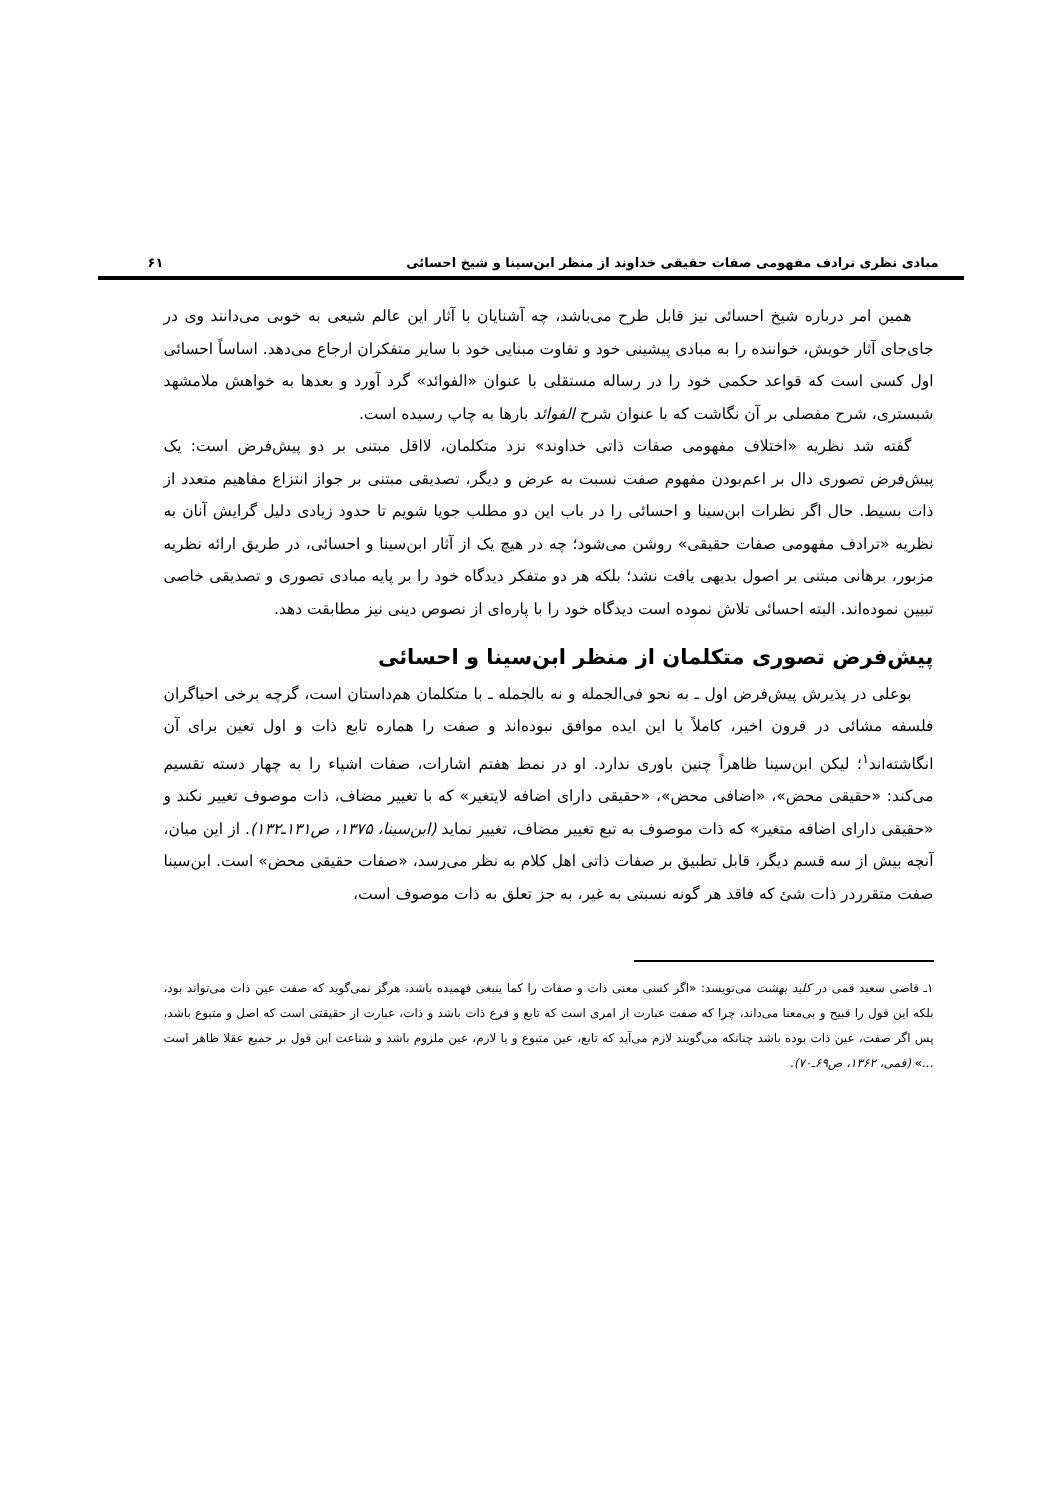مبادی نظری ترادف مفهومی صفات حقیقی خداوند از منظر ابن‌سینا و شیخ احسائی ۶۱
همین امر درباره شیخ احسائی نیز قابل طرح می‌باشد، چه آشنایان با آثار این عالم شیعی به خوبی می‌دانند وی در جای‌جای آثار خویش، خواننده را به مبادی پیشینی خود و تفاوت مبنایی خود با سایر متفکران ارجاع می‌دهد. اساساً احسائی اول کسی است که قواعد حکمی خود را در رساله مستقلی با عنوان «الفوائد» گرد آورد و بعدها به خواهش ملامشهد شبستری، شرح مفصلی بر آن نگاشت که با عنوان شرح الفوائد بارها به چاپ رسیده است.
گفته شد نظریه «اختلاف مفهومی صفات ذاتی خداوند» نزد متکلمان، لااقل مبتنی بر دو پیش‌فرض است: یک پیش‌فرض تصوری دال بر اعم‌بودن مفهوم صفت نسبت به عرض و دیگر، تصدیقی مبتنی بر جواز انتزاع مفاهیم متعدد از ذات بسیط. حال اگر نظرات ابن‌سینا و احسائی را در باب این دو مطلب جویا شویم تا حدود زیادی دلیل گرایش آنان به نظریه «ترادف مفهومی صفات حقیقی» روشن می‌شود؛ چه در هیچ یک از آثار ابن‌سینا و احسائی، در طریق ارائه نظریه مزبور، برهانی مبتنی بر اصول بدیهی یافت نشد؛ بلکه هر دو متفکر دیدگاه خود را بر پایه مبادی تصوری و تصدیقی خاصی تبیین نموده‌اند. البته احسائی تلاش نموده است دیدگاه خود را با پاره‌ای از نصوص دینی نیز مطابقت دهد.
پیش‌فرض تصوری متکلمان از منظر ابن‌سینا و احسائی
بوعلی در پذیرش پیش‌فرض اول ـ به نحو فی‌الجمله و نه بالجمله ـ با متکلمان هم‌داستان است، گرچه برخی احیاگران فلسفه مشائی در قرون اخیر، کاملاً با این ایده موافق نبوده‌اند و صفت را هماره تابع ذات و اول تعین برای آن انگاشته‌اند<sup>۱</sup>؛ لیکن ابن‌سینا ظاهراً چنین باوری ندارد. او در نمط هفتم اشارات، صفات اشیاء را به چهار دسته تقسیم می‌کند: «حقیقی محض»، «اضافی محض»، «حقیقی دارای اضافه لایتغیر» که با تغییر مضاف، ذات موصوف تغییر نکند و «حقیقی دارای اضافه متغیر» که ذات موصوف به تبع تغییر مضاف، تغییر نماید (ابن‌سینا، ۱۳۷۵، ص۱۳۱ـ۱۳۲). از این میان، آنچه بیش از سه قسم دیگر، قابل تطبیق بر صفات ذاتی اهل کلام به نظر می‌رسد، «صفات حقیقی محض» است. ابن‌سینا صفت متقرردر ذات شئ که فاقد هر گونه نسبتی به غیر، به جز تعلق به ذات موصوف است،
۱ـ قاضی سعید قمی در کلید بهشت می‌نویسد: «اگر کسی معنی ذات و صفات را کما ینبغی فهمیده باشد، هرگز نمی‌گوید که صفت عین ذات می‌تواند بود، بلکه این قول را قبیح و بی‌معنا می‌داند، چرا که صفت عبارت از امری است که تابع و فرع ذات باشد و ذات، عبارت از حقیقتی است که اصل و متبوع باشد، پس اگر صفت، عین ذات بوده باشد چنانکه می‌گویند لازم می‌آید که تابع، عین متبوع و یا لازم، عین ملزوم باشد و شناعت این قول بر جمیع عقلا ظاهر است ...» (قمی، ۱۳۶۲، ص۶۹ـ۷۰).